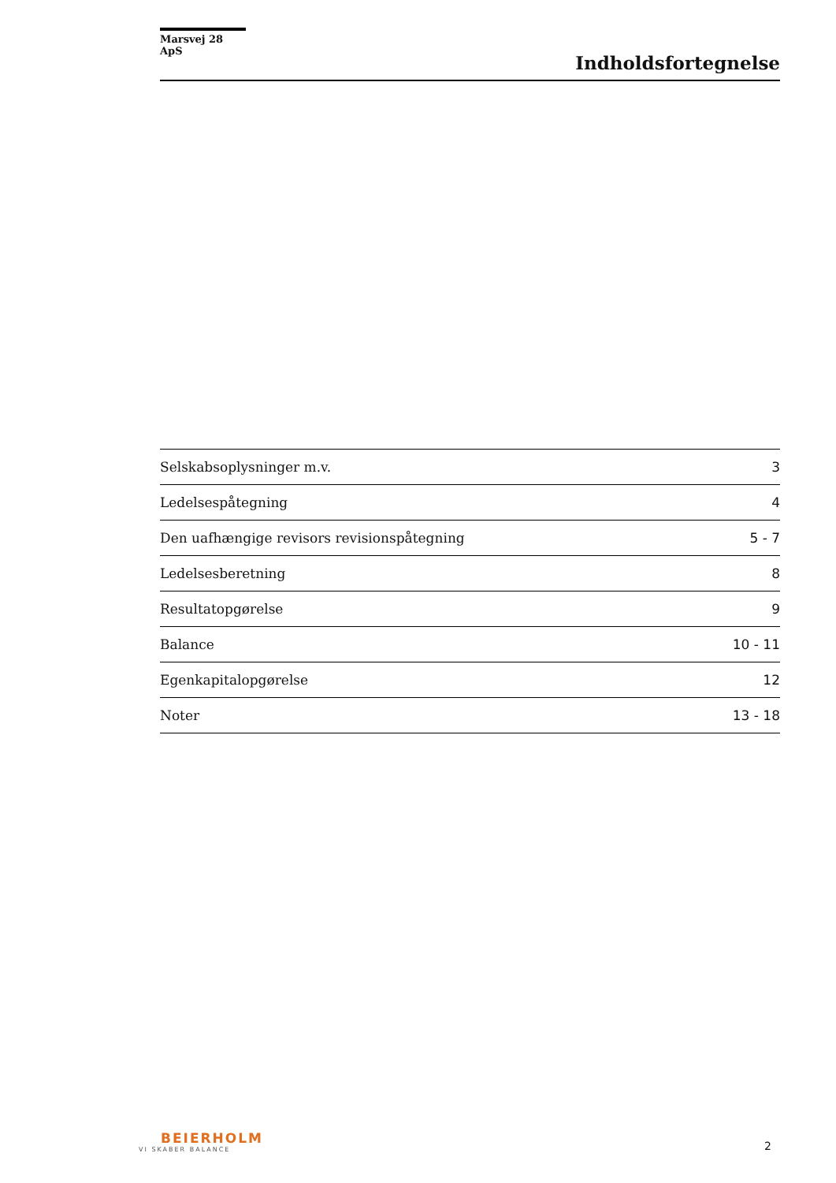Marsvej 28 ApS
Indholdsfortegnelse
| Selskabsoplysninger m.v. | 3 |
| Ledelsespåtegning | 4 |
| Den uafhængige revisors revisionspåtegning | 5 - 7 |
| Ledelsesberetning | 8 |
| Resultatopgørelse | 9 |
| Balance | 10 - 11 |
| Egenkapitalopgørelse | 12 |
| Noter | 13 - 18 |
BEIERHOLM
VI SKABER BALANCE
2